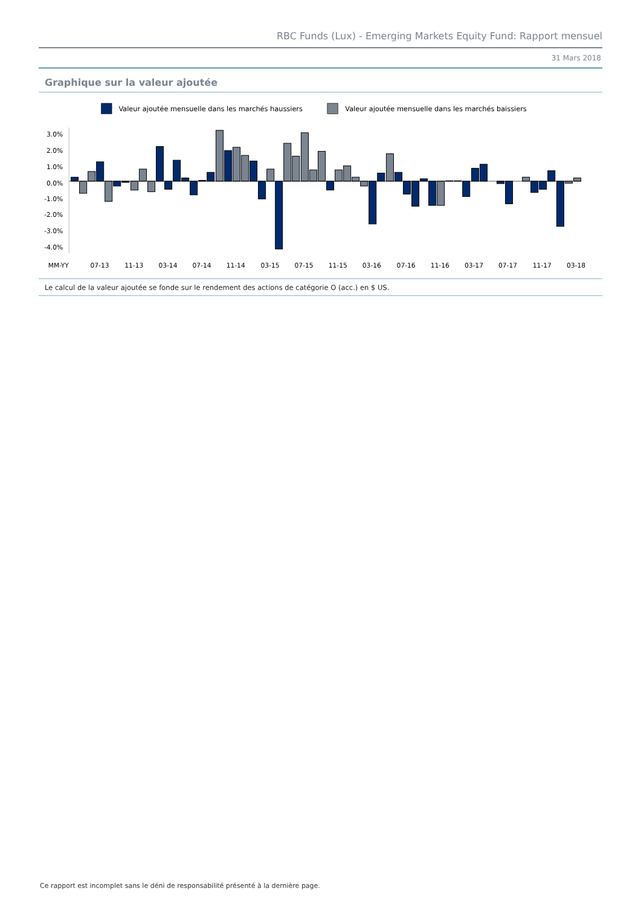RBC Funds (Lux) - Emerging Markets Equity Fund: Rapport mensuel
31 Mars 2018
Graphique sur la valeur ajoutée
Valeur ajoutée mensuelle dans les marchés haussiers
Valeur ajoutée mensuelle dans les marchés baissiers
3.0%
2.0%
1.0%
0.0%
-1.0%
-2.0%
-3.0%
-4.0%
MM-YY
07-13
11-13
03-14
07-14
11-14
03-15
07-15
11-15
03-16
07-16
11-16
03-17
07-17
11-17
03-18
Le calcul de la valeur ajoutée se fonde sur le rendement des actions de catégorie O (acc.) en $ US.
Ce rapport est incomplet sans le déni de responsabilité présenté à la dernière page.